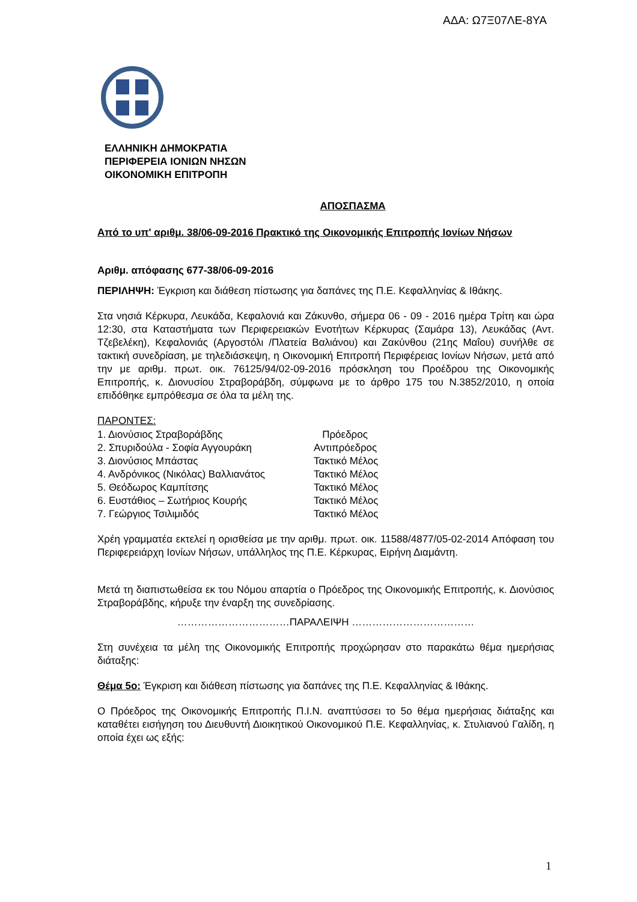ΑΔΑ: Ω7Ξ07ΛΕ-8ΥΑ
ΕΛΛΗΝΙΚΗ ΔΗΜΟΚΡΑΤΙΑ
ΠΕΡΙΦΕΡΕΙΑ ΙΟΝΙΩΝ ΝΗΣΩΝ
ΟΙΚΟΝΟΜΙΚΗ ΕΠΙΤΡΟΠΗ
ΑΠΟΣΠΑΣΜΑ
Από το υπ' αριθμ. 38/06-09-2016 Πρακτικό της Οικονομικής Επιτροπής Ιονίων Νήσων
Αριθμ. απόφασης 677-38/06-09-2016
ΠΕΡΙΛΗΨΗ: Έγκριση και διάθεση πίστωσης για δαπάνες της Π.Ε. Κεφαλληνίας & Ιθάκης.
Στα νησιά Κέρκυρα, Λευκάδα, Κεφαλονιά και Ζάκυνθο, σήμερα 06 - 09 - 2016 ημέρα Τρίτη και ώρα 12:30, στα Καταστήματα των Περιφερειακών Ενοτήτων Κέρκυρας (Σαμάρα 13), Λευκάδας (Αντ. Τζεβελέκη), Κεφαλονιάς (Αργοστόλι /Πλατεία Βαλιάνου) και Ζακύνθου (21ης Μαΐου) συνήλθε σε τακτική συνεδρίαση, με τηλεδιάσκεψη, η Οικονομική Επιτροπή Περιφέρειας Ιονίων Νήσων, μετά από την με αριθμ. πρωτ. οικ. 76125/94/02-09-2016 πρόσκληση του Προέδρου της Οικονομικής Επιτροπής, κ. Διονυσίου Στραβοράβδη, σύμφωνα με το άρθρο 175 του Ν.3852/2010, η οποία επιδόθηκε εμπρόθεσμα σε όλα τα μέλη της.
ΠΑΡΟΝΤΕΣ:
| 1. Διονύσιος Στραβοράβδης | Πρόεδρος |
| 2. Σπυριδούλα - Σοφία Αγγουράκη | Αντιπρόεδρος |
| 3. Διονύσιος Μπάστας | Τακτικό Μέλος |
| 4. Ανδρόνικος (Νικόλας) Βαλλιανάτος | Τακτικό Μέλος |
| 5. Θεόδωρος Καμπίτσης | Τακτικό Μέλος |
| 6. Ευστάθιος – Σωτήριος Κουρής | Τακτικό Μέλος |
| 7. Γεώργιος Τσιλιμιδός | Τακτικό Μέλος |
Χρέη γραμματέα εκτελεί η ορισθείσα με την αριθμ. πρωτ. οικ. 11588/4877/05-02-2014 Απόφαση του Περιφερειάρχη Ιονίων Νήσων, υπάλληλος της Π.Ε. Κέρκυρας, Ειρήνη Διαμάντη.
Μετά τη διαπιστωθείσα εκ του Νόμου απαρτία ο Πρόεδρος της Οικονομικής Επιτροπής, κ. Διονύσιος Στραβοράβδης, κήρυξε την έναρξη της συνεδρίασης.
……………………………ΠΑΡΑΛΕΙΨΗ ………………………………
Στη συνέχεια τα μέλη της Οικονομικής Επιτροπής προχώρησαν στο παρακάτω θέμα ημερήσιας διάταξης:
Θέμα 5ο: Έγκριση και διάθεση πίστωσης για δαπάνες της Π.Ε. Κεφαλληνίας & Ιθάκης.
Ο Πρόεδρος της Οικονομικής Επιτροπής Π.Ι.Ν. αναπτύσσει το 5ο θέμα ημερήσιας διάταξης και καταθέτει εισήγηση του Διευθυντή Διοικητικού Οικονομικού Π.Ε. Κεφαλληνίας, κ. Στυλιανού Γαλίδη, η οποία έχει ως εξής:
1